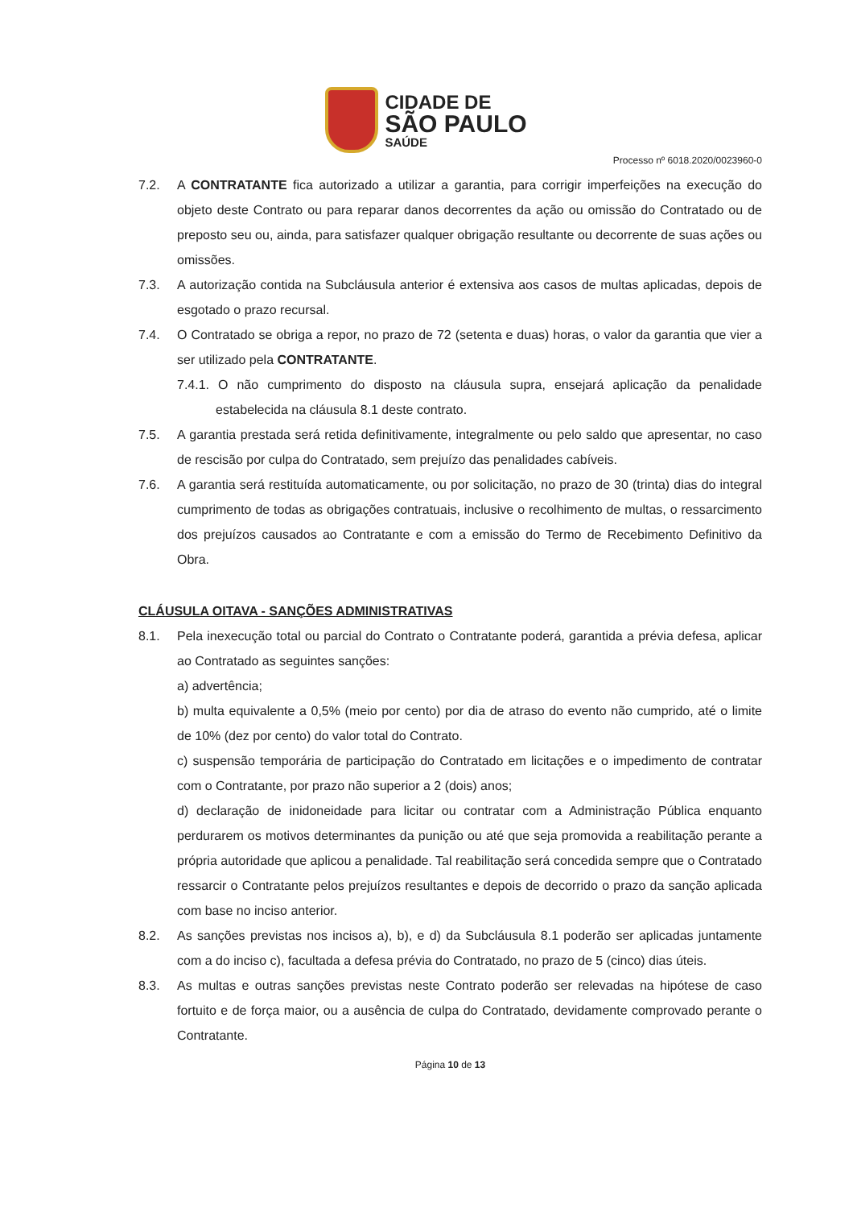CIDADE DE
SÃO PAULO
SAÚDE
Processo nº 6018.2020/0023960-0
7.2. A CONTRATANTE fica autorizado a utilizar a garantia, para corrigir imperfeições na execução do objeto deste Contrato ou para reparar danos decorrentes da ação ou omissão do Contratado ou de preposto seu ou, ainda, para satisfazer qualquer obrigação resultante ou decorrente de suas ações ou omissões.
7.3. A autorização contida na Subcláusula anterior é extensiva aos casos de multas aplicadas, depois de esgotado o prazo recursal.
7.4. O Contratado se obriga a repor, no prazo de 72 (setenta e duas) horas, o valor da garantia que vier a ser utilizado pela CONTRATANTE.
7.4.1. O não cumprimento do disposto na cláusula supra, ensejará aplicação da penalidade estabelecida na cláusula 8.1 deste contrato.
7.5. A garantia prestada será retida definitivamente, integralmente ou pelo saldo que apresentar, no caso de rescisão por culpa do Contratado, sem prejuízo das penalidades cabíveis.
7.6. A garantia será restituída automaticamente, ou por solicitação, no prazo de 30 (trinta) dias do integral cumprimento de todas as obrigações contratuais, inclusive o recolhimento de multas, o ressarcimento dos prejuízos causados ao Contratante e com a emissão do Termo de Recebimento Definitivo da Obra.
CLÁUSULA OITAVA - SANÇÕES ADMINISTRATIVAS
8.1. Pela inexecução total ou parcial do Contrato o Contratante poderá, garantida a prévia defesa, aplicar ao Contratado as seguintes sanções:
a) advertência;
b) multa equivalente a 0,5% (meio por cento) por dia de atraso do evento não cumprido, até o limite de 10% (dez por cento) do valor total do Contrato.
c) suspensão temporária de participação do Contratado em licitações e o impedimento de contratar com o Contratante, por prazo não superior a 2 (dois) anos;
d) declaração de inidoneidade para licitar ou contratar com a Administração Pública enquanto perdurarem os motivos determinantes da punição ou até que seja promovida a reabilitação perante a própria autoridade que aplicou a penalidade. Tal reabilitação será concedida sempre que o Contratado ressarcir o Contratante pelos prejuízos resultantes e depois de decorrido o prazo da sanção aplicada com base no inciso anterior.
8.2. As sanções previstas nos incisos a), b), e d) da Subcláusula 8.1 poderão ser aplicadas juntamente com a do inciso c), facultada a defesa prévia do Contratado, no prazo de 5 (cinco) dias úteis.
8.3. As multas e outras sanções previstas neste Contrato poderão ser relevadas na hipótese de caso fortuito e de força maior, ou a ausência de culpa do Contratado, devidamente comprovado perante o Contratante.
Página 10 de 13